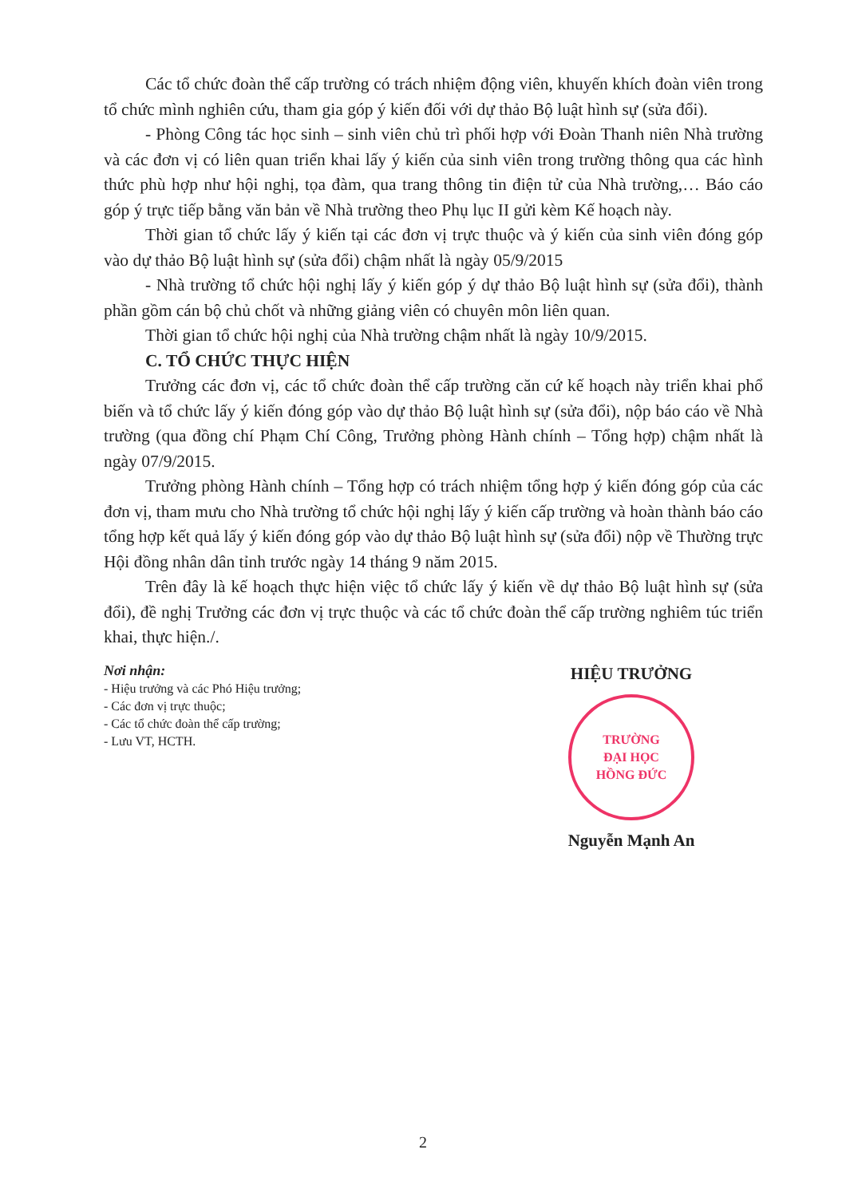Các tổ chức đoàn thể cấp trường có trách nhiệm động viên, khuyến khích đoàn viên trong tổ chức mình nghiên cứu, tham gia góp ý kiến đối với dự thảo Bộ luật hình sự (sửa đổi).
- Phòng Công tác học sinh – sinh viên chủ trì phối hợp với Đoàn Thanh niên Nhà trường và các đơn vị có liên quan triển khai lấy ý kiến của sinh viên trong trường thông qua các hình thức phù hợp như hội nghị, tọa đàm, qua trang thông tin điện tử của Nhà trường,… Báo cáo góp ý trực tiếp bằng văn bản về Nhà trường theo Phụ lục II gửi kèm Kế hoạch này.
Thời gian tổ chức lấy ý kiến tại các đơn vị trực thuộc và ý kiến của sinh viên đóng góp vào dự thảo Bộ luật hình sự (sửa đổi) chậm nhất là ngày 05/9/2015
- Nhà trường tổ chức hội nghị lấy ý kiến góp ý dự thảo Bộ luật hình sự (sửa đổi), thành phần gồm cán bộ chủ chốt và những giảng viên có chuyên môn liên quan.
Thời gian tổ chức hội nghị của Nhà trường chậm nhất là ngày 10/9/2015.
C. TỔ CHỨC THỰC HIỆN
Trưởng các đơn vị, các tổ chức đoàn thể cấp trường căn cứ kế hoạch này triển khai phổ biến và tổ chức lấy ý kiến đóng góp vào dự thảo Bộ luật hình sự (sửa đổi), nộp báo cáo về Nhà trường (qua đồng chí Phạm Chí Công, Trưởng phòng Hành chính – Tổng hợp) chậm nhất là ngày 07/9/2015.
Trưởng phòng Hành chính – Tổng hợp có trách nhiệm tổng hợp ý kiến đóng góp của các đơn vị, tham mưu cho Nhà trường tổ chức hội nghị lấy ý kiến cấp trường và hoàn thành báo cáo tổng hợp kết quả lấy ý kiến đóng góp vào dự thảo Bộ luật hình sự (sửa đổi) nộp về Thường trực Hội đồng nhân dân tỉnh trước ngày 14 tháng 9 năm 2015.
Trên đây là kế hoạch thực hiện việc tổ chức lấy ý kiến về dự thảo Bộ luật hình sự (sửa đổi), đề nghị Trưởng các đơn vị trực thuộc và các tổ chức đoàn thể cấp trường nghiêm túc triển khai, thực hiện./.
Nơi nhận:
- Hiệu trưởng và các Phó Hiệu trưởng;
- Các đơn vị trực thuộc;
- Các tổ chức đoàn thể cấp trường;
- Lưu VT, HCTH.
HIỆU TRƯỞNG
TRƯỜNG
ĐẠI HỌC
HỒNG ĐỨC
Nguyễn Mạnh An
2